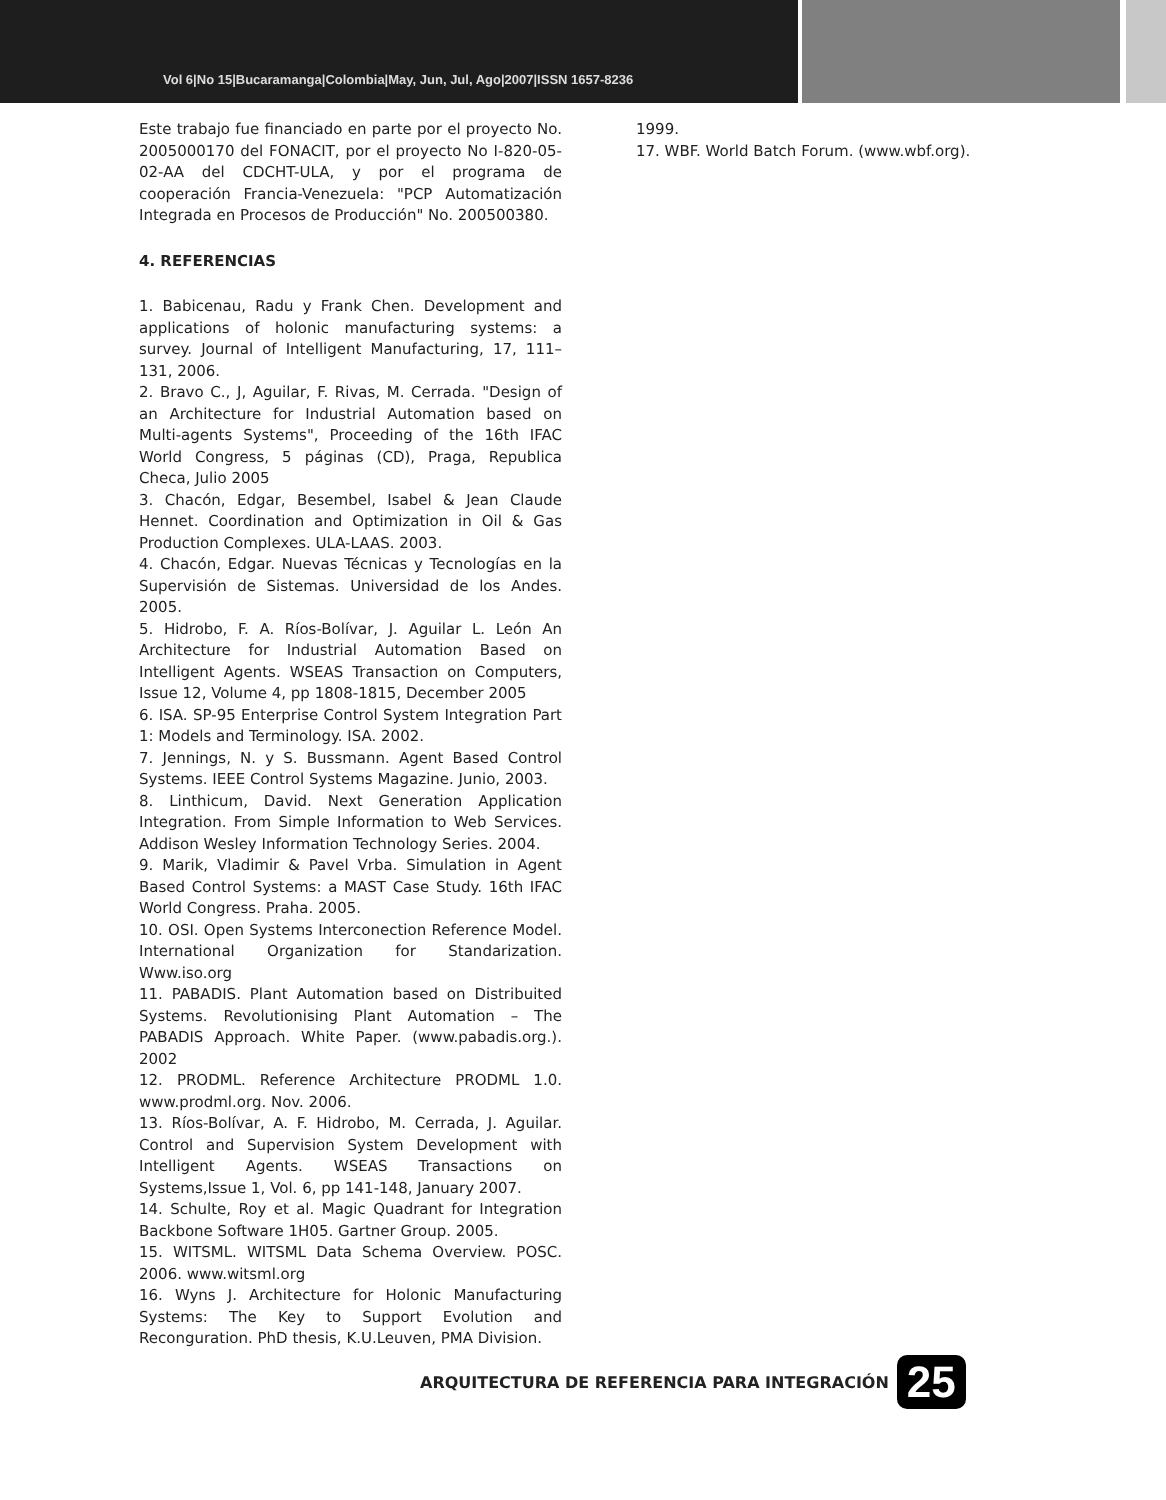Vol 6|No 15|Bucaramanga|Colombia|May, Jun, Jul, Ago|2007|ISSN 1657-8236
Este trabajo fue financiado en parte por el proyecto No. 2005000170 del FONACIT, por el proyecto No I-820-05-02-AA del CDCHT-ULA, y por el programa de cooperación Francia-Venezuela: "PCP Automatización Integrada en Procesos de Producción" No. 200500380.
4. REFERENCIAS
1. Babicenau, Radu y Frank Chen. Development and applications of holonic manufacturing systems: a survey. Journal of Intelligent Manufacturing, 17, 111–131, 2006.
2. Bravo C., J, Aguilar, F. Rivas, M. Cerrada. "Design of an Architecture for Industrial Automation based on Multi-agents Systems", Proceeding of the 16th IFAC World Congress, 5 páginas (CD), Praga, Republica Checa, Julio 2005
3. Chacón, Edgar, Besembel, Isabel & Jean Claude Hennet. Coordination and Optimization in Oil & Gas Production Complexes. ULA-LAAS. 2003.
4. Chacón, Edgar. Nuevas Técnicas y Tecnologías en la Supervisión de Sistemas. Universidad de los Andes. 2005.
5. Hidrobo, F. A. Ríos-Bolívar, J. Aguilar L. León An Architecture for Industrial Automation Based on Intelligent Agents. WSEAS Transaction on Computers, Issue 12, Volume 4, pp 1808-1815, December 2005
6. ISA. SP-95 Enterprise Control System Integration Part 1: Models and Terminology. ISA. 2002.
7. Jennings, N. y S. Bussmann. Agent Based Control Systems. IEEE Control Systems Magazine. Junio, 2003.
8. Linthicum, David. Next Generation Application Integration. From Simple Information to Web Services. Addison Wesley Information Technology Series. 2004.
9. Marik, Vladimir & Pavel Vrba. Simulation in Agent Based Control Systems: a MAST Case Study. 16th IFAC World Congress. Praha. 2005.
10. OSI. Open Systems Interconection Reference Model. International Organization for Standarization. Www.iso.org
11. PABADIS. Plant Automation based on Distribuited Systems. Revolutionising Plant Automation – The PABADIS Approach. White Paper. (www.pabadis.org.). 2002
12. PRODML. Reference Architecture PRODML 1.0. www.prodml.org. Nov. 2006.
13. Ríos-Bolívar, A. F. Hidrobo, M. Cerrada, J. Aguilar. Control and Supervision System Development with Intelligent Agents. WSEAS Transactions on Systems,Issue 1, Vol. 6, pp 141-148, January 2007.
14. Schulte, Roy et al. Magic Quadrant for Integration Backbone Software 1H05. Gartner Group. 2005.
15. WITSML. WITSML Data Schema Overview. POSC. 2006. www.witsml.org
16. Wyns J. Architecture for Holonic Manufacturing Systems: The Key to Support Evolution and Reconguration. PhD thesis, K.U.Leuven, PMA Division.
1999.
17. WBF. World Batch Forum. (www.wbf.org).
ARQUITECTURA DE REFERENCIA PARA INTEGRACIÓN
25